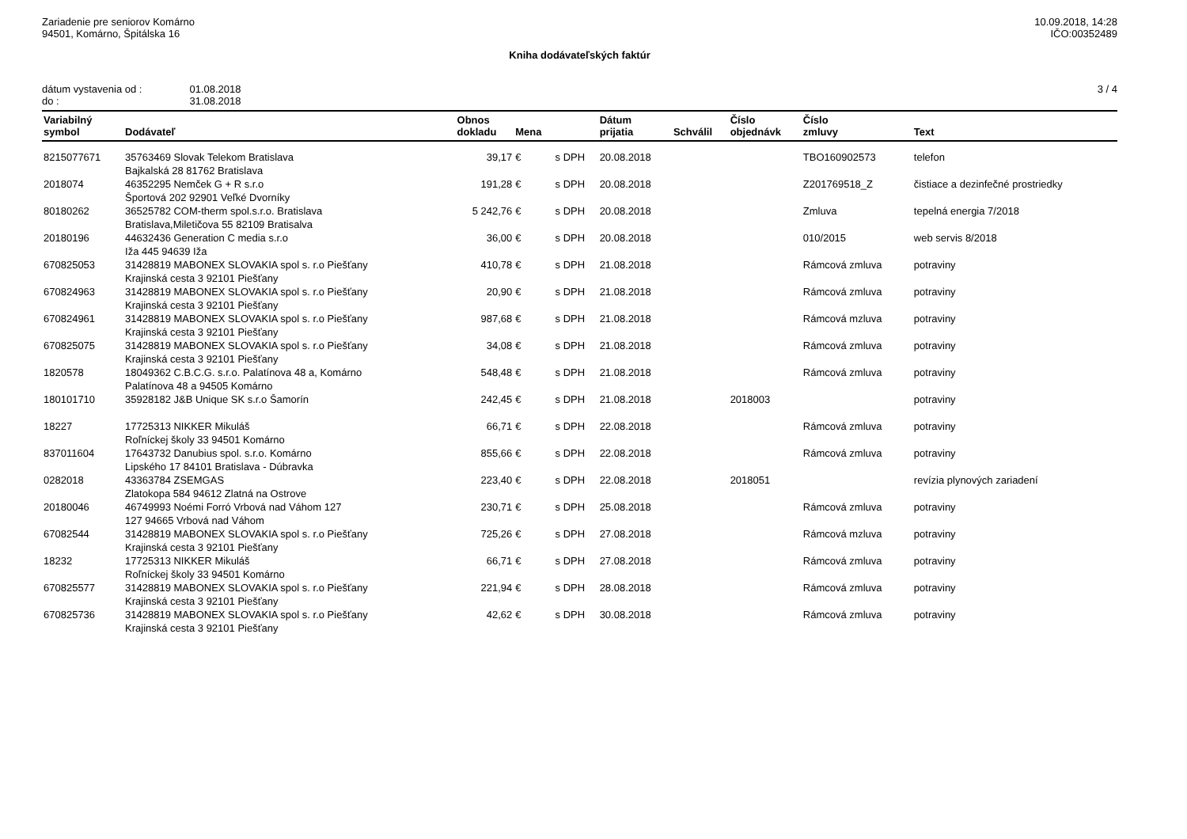Zariadenie pre seniorov Komárno
94501, Komárno, Špitálska 16
10.09.2018, 14:28
IČO:00352489
Kniha dodávateľských faktúr
| dátum vystavenia od : | 01.08.2018 |
| do : | 31.08.2018 |
3 / 4
| Variabilný symbol | Dodávateľ | Obnos dokladu | Mena | | Dátum prijatia | Schválil | Číslo objednávk | Číslo zmluvy | Text |
| --- | --- | --- | --- | --- | --- | --- | --- | --- | --- |
| 8215077671 | 35763469 Slovak Telekom Bratislava | 39,17 | € | s DPH | 20.08.2018 | | | TBO160902573 | telefon |
| | Bajkalská 28 81762 Bratislava | | | | | | | | |
| 2018074 | 46352295 Nemček G + R s.r.o | 191,28 | € | s DPH | 20.08.2018 | | | Z201769518_Z | čistiace a dezinfečné prostriedky |
| | Športová 202 92901 Veľké Dvorníky | | | | | | | | |
| 80180262 | 36525782 COM-therm spol.s.r.o. Bratislava | 5 242,76 | € | s DPH | 20.08.2018 | | | Zmluva | tepelná energia 7/2018 |
| | Bratislava,Miletičova 55 82109 Bratisalva | | | | | | | | |
| 20180196 | 44632436 Generation C media s.r.o | 36,00 | € | s DPH | 20.08.2018 | | | 010/2015 | web servis 8/2018 |
| | Iža 445 94639 Iža | | | | | | | | |
| 670825053 | 31428819 MABONEX SLOVAKIA spol s. r.o Piešťany | 410,78 | € | s DPH | 21.08.2018 | | | Rámcová zmluva | potraviny |
| | Krajinská cesta 3 92101 Piešťany | | | | | | | | |
| 670824963 | 31428819 MABONEX SLOVAKIA spol s. r.o Piešťany | 20,90 | € | s DPH | 21.08.2018 | | | Rámcová zmluva | potraviny |
| | Krajinská cesta 3 92101 Piešťany | | | | | | | | |
| 670824961 | 31428819 MABONEX SLOVAKIA spol s. r.o Piešťany | 987,68 | € | s DPH | 21.08.2018 | | | Rámcová mzluva | potraviny |
| | Krajinská cesta 3 92101 Piešťany | | | | | | | | |
| 670825075 | 31428819 MABONEX SLOVAKIA spol s. r.o Piešťany | 34,08 | € | s DPH | 21.08.2018 | | | Rámcová zmluva | potraviny |
| | Krajinská cesta 3 92101 Piešťany | | | | | | | | |
| 1820578 | 18049362 C.B.C.G. s.r.o. Palatínova 48 a, Komárno | 548,48 | € | s DPH | 21.08.2018 | | | Rámcová zmluva | potraviny |
| | Palatínova 48 a 94505 Komárno | | | | | | | | |
| 180101710 | 35928182 J&B Unique SK s.r.o Šamorín | 242,45 | € | s DPH | 21.08.2018 | | 2018003 | | potraviny |
| 18227 | 17725313 NIKKER Mikuláš | 66,71 | € | s DPH | 22.08.2018 | | | Rámcová zmluva | potraviny |
| | Roľníckej školy 33 94501 Komárno | | | | | | | | |
| 837011604 | 17643732 Danubius spol. s.r.o. Komárno | 855,66 | € | s DPH | 22.08.2018 | | | Rámcová zmluva | potraviny |
| | Lipského 17 84101 Bratislava - Dúbravka | | | | | | | | |
| 0282018 | 43363784 ZSEMGAS | 223,40 | € | s DPH | 22.08.2018 | | 2018051 | | revízia plynových zariadení |
| | Zlatokopa 584 94612 Zlatná na Ostrove | | | | | | | | |
| 20180046 | 46749993 Noémi Forró Vrbová nad Váhom 127 | 230,71 | € | s DPH | 25.08.2018 | | | Rámcová zmluva | potraviny |
| | 127 94665 Vrbová nad Váhom | | | | | | | | |
| 67082544 | 31428819 MABONEX SLOVAKIA spol s. r.o Piešťany | 725,26 | € | s DPH | 27.08.2018 | | | Rámcová mzluva | potraviny |
| | Krajinská cesta 3 92101 Piešťany | | | | | | | | |
| 18232 | 17725313 NIKKER Mikuláš | 66,71 | € | s DPH | 27.08.2018 | | | Rámcová zmluva | potraviny |
| | Roľníckej školy 33 94501 Komárno | | | | | | | | |
| 670825577 | 31428819 MABONEX SLOVAKIA spol s. r.o Piešťany | 221,94 | € | s DPH | 28.08.2018 | | | Rámcová zmluva | potraviny |
| | Krajinská cesta 3 92101 Piešťany | | | | | | | | |
| 670825736 | 31428819 MABONEX SLOVAKIA spol s. r.o Piešťany | 42,62 | € | s DPH | 30.08.2018 | | | Rámcová zmluva | potraviny |
| | Krajinská cesta 3 92101 Piešťany | | | | | | | | |